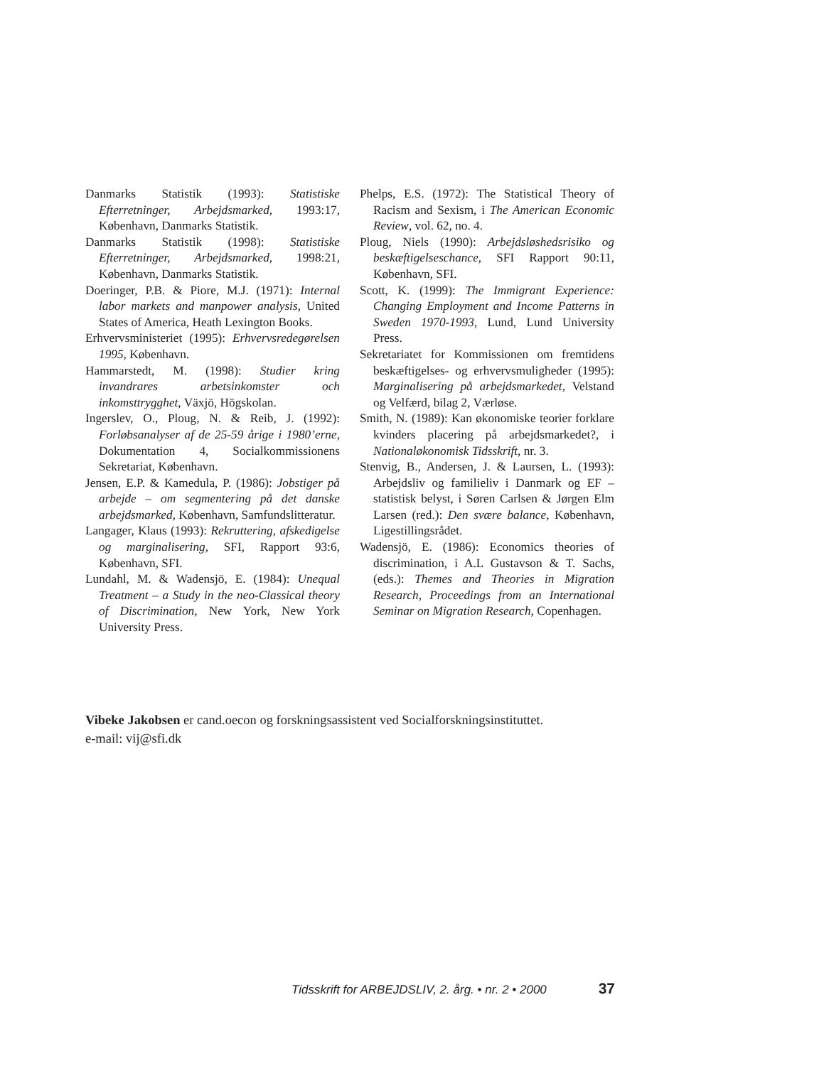Danmarks Statistik (1993): Statistiske Efterretninger, Arbejdsmarked, 1993:17, København, Danmarks Statistik.
Danmarks Statistik (1998): Statistiske Efterretninger, Arbejdsmarked, 1998:21, København, Danmarks Statistik.
Doeringer, P.B. & Piore, M.J. (1971): Internal labor markets and manpower analysis, United States of America, Heath Lexington Books.
Erhvervsministeriet (1995): Erhvervsredegørelsen 1995, København.
Hammarstedt, M. (1998): Studier kring invandrares arbetsinkomster och inkomsttrygghet, Växjö, Högskolan.
Ingerslev, O., Ploug, N. & Reib, J. (1992): Forløbsanalyser af de 25-59 årige i 1980’erne, Dokumentation 4, Socialkommissionens Sekretariat, København.
Jensen, E.P. & Kamedula, P. (1986): Jobstiger på arbejde – om segmentering på det danske arbejdsmarked, København, Samfundslitteratur.
Langager, Klaus (1993): Rekruttering, afskedigelse og marginalisering, SFI, Rapport 93:6, København, SFI.
Lundahl, M. & Wadensjö, E. (1984): Unequal Treatment – a Study in the neo-Classical theory of Discrimination, New York, New York University Press.
Phelps, E.S. (1972): The Statistical Theory of Racism and Sexism, i The American Economic Review, vol. 62, no. 4.
Ploug, Niels (1990): Arbejdsløshedsrisiko og beskæftigelseschance, SFI Rapport 90:11, København, SFI.
Scott, K. (1999): The Immigrant Experience: Changing Employment and Income Patterns in Sweden 1970-1993, Lund, Lund University Press.
Sekretariatet for Kommissionen om fremtidens beskæftigelses- og erhvervsmuligheder (1995): Marginalisering på arbejdsmarkedet, Velstand og Velfærd, bilag 2, Værløse.
Smith, N. (1989): Kan økonomiske teorier forklare kvinders placering på arbejdsmarkedet?, i Nationaløkonomisk Tidsskrift, nr. 3.
Stenvig, B., Andersen, J. & Laursen, L. (1993): Arbejdsliv og familieliv i Danmark og EF – statistisk belyst, i Søren Carlsen & Jørgen Elm Larsen (red.): Den svære balance, København, Ligestillingsrådet.
Wadensjö, E. (1986): Economics theories of discrimination, i A.L Gustavson & T. Sachs, (eds.): Themes and Theories in Migration Research, Proceedings from an International Seminar on Migration Research, Copenhagen.
Vibeke Jakobsen er cand.oecon og forskningsassistent ved Socialforskningsinstituttet.
e-mail: vij@sfi.dk
Tidsskrift for ARBEJDSLIV, 2. årg. • nr. 2 • 2000 37